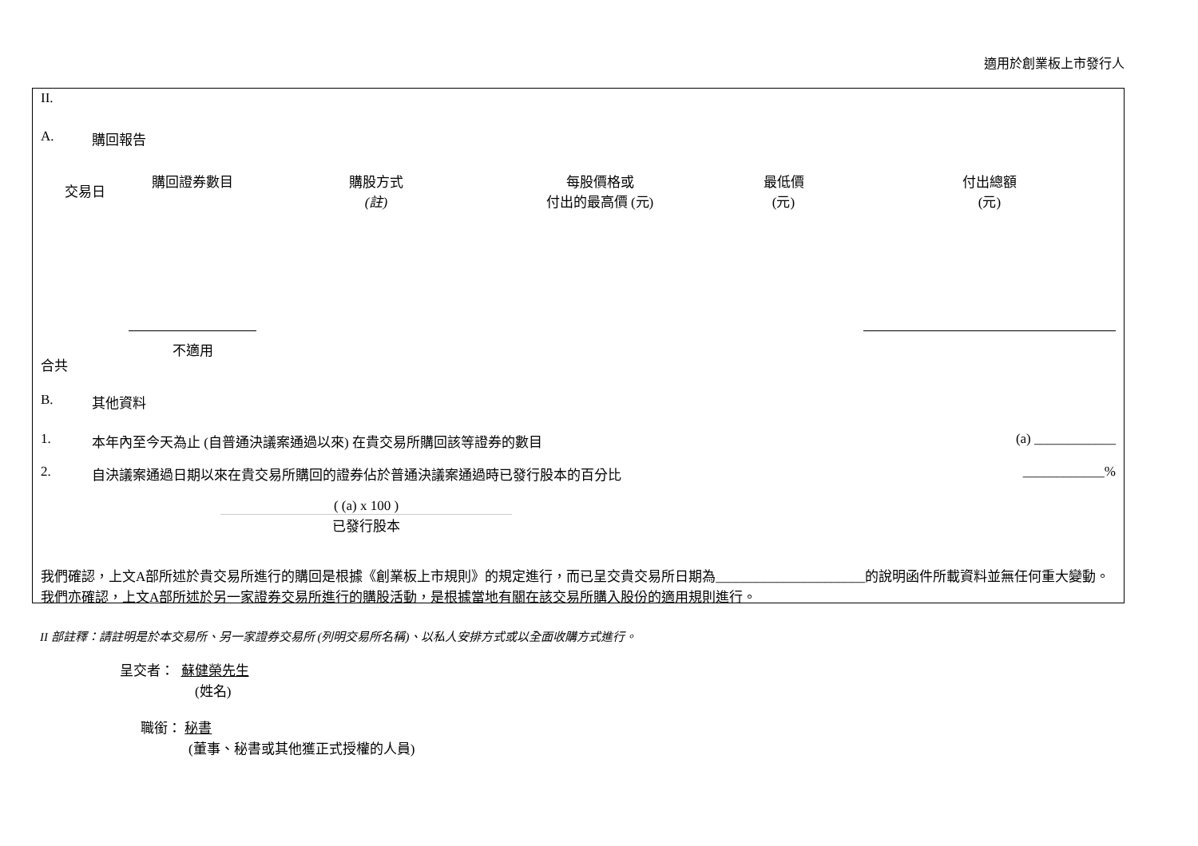適用於創業板上市發行人
II.
A. 購回報告
| 交易日 | 購回證券數目 | 購股方式 (註) | 每股價格或 付出的最高價 (元) | 最低價 (元) | 付出總額 (元) |
| --- | --- | --- | --- | --- | --- |
| 合共 | 不適用 | | | | |
B. 其他資料
1. 本年內至今天為止 (自普通決議案通過以來) 在貴交易所購回該等證券的數目 (a) ____________
2. 自決議案通過日期以來在貴交易所購回的證券佔於普通決議案通過時已發行股本的百分比 ____________%
( (a) x 100 )
已發行股本
我們確認，上文A部所述於貴交易所進行的購回是根據《創業板上市規則》的規定進行，而已呈交貴交易所日期為______________________的說明函件所載資料並無任何重大變動。我們亦確認，上文A部所述於另一家證券交易所進行的購股活動，是根據當地有關在該交易所購入股份的適用規則進行。
II 部註釋：請註明是於本交易所、另一家證券交易所 (列明交易所名稱)、以私人安排方式或以全面收購方式進行。
呈交者： 蘇健榮先生
(姓名)
職銜： 秘書
(董事、秘書或其他獲正式授權的人員)